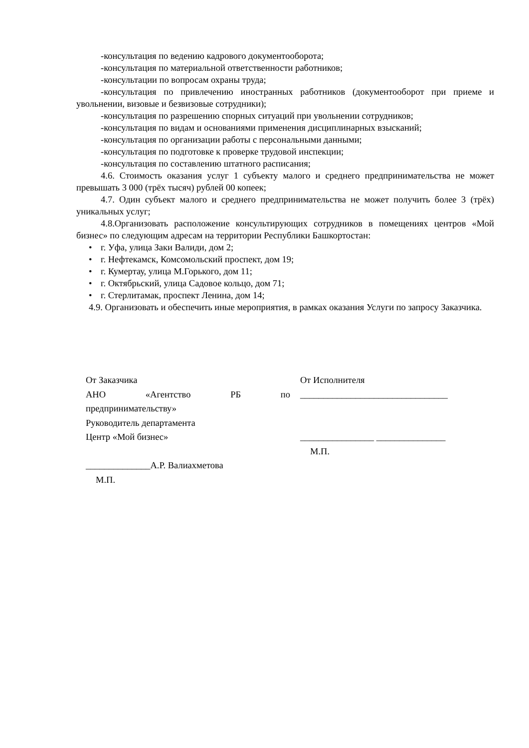-консультация по ведению кадрового документооборота;
-консультация по материальной ответственности работников;
-консультации по вопросам охраны труда;
-консультация по привлечению иностранных работников (документооборот при приеме и увольнении, визовые и безвизовые сотрудники);
-консультация по разрешению спорных ситуаций при увольнении сотрудников;
-консультация по видам и основаниями применения дисциплинарных взысканий;
-консультация по организации работы с персональными данными;
-консультация по подготовке к проверке трудовой инспекции;
-консультация по составлению штатного расписания;
4.6. Стоимость оказания услуг 1 субъекту малого и среднего предпринимательства не может превышать 3 000 (трёх тысяч) рублей 00 копеек;
4.7. Один субъект малого и среднего предпринимательства не может получить более 3 (трёх) уникальных услуг;
4.8.Организовать расположение консультирующих сотрудников в помещениях центров «Мой бизнес» по следующим адресам на территории Республики Башкортостан:
• г. Уфа, улица Заки Валиди, дом 2;
• г. Нефтекамск, Комсомольский проспект, дом 19;
• г. Кумертау, улица М.Горького, дом 11;
• г. Октябрьский, улица Садовое кольцо, дом 71;
• г. Стерлитамак, проспект Ленина, дом 14;
4.9. Организовать и обеспечить иные мероприятия, в рамках оказания Услуги по запросу Заказчика.
От Заказчика
АНО «Агентство РБ по
предпринимательству»
Руководитель департамента
Центр «Мой бизнес»
______________А.Р. Валиахметова
М.П.
От Исполнителя
________________________________
________________ _______________
М.П.